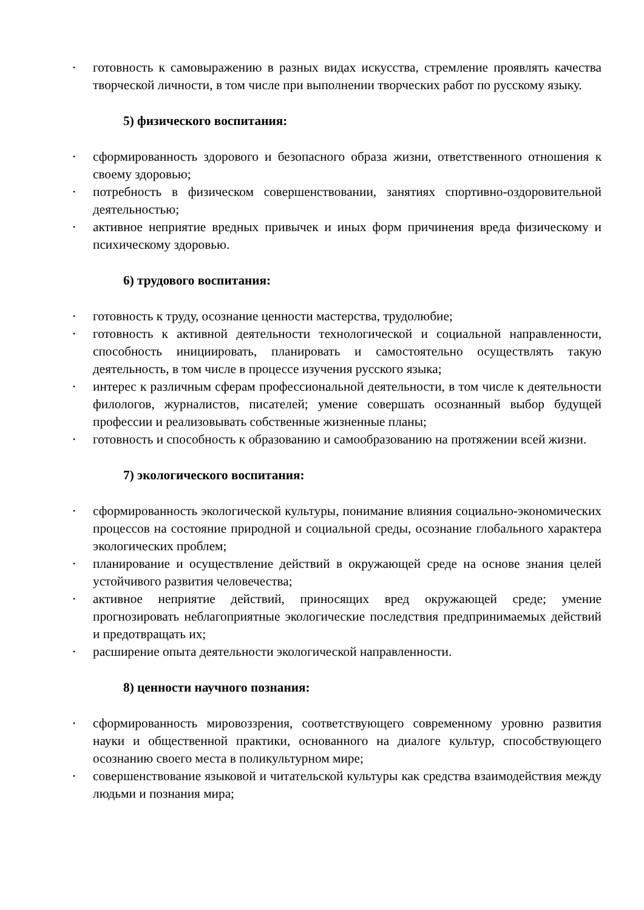• готовность к самовыражению в разных видах искусства, стремление проявлять качества творческой личности, в том числе при выполнении творческих работ по русскому языку.
5) физического воспитания:
• сформированность здорового и безопасного образа жизни, ответственного отношения к своему здоровью;
• потребность в физическом совершенствовании, занятиях спортивно-оздоровительной деятельностью;
• активное неприятие вредных привычек и иных форм причинения вреда физическому и психическому здоровью.
6) трудового воспитания:
• готовность к труду, осознание ценности мастерства, трудолюбие;
• готовность к активной деятельности технологической и социальной направленности, способность инициировать, планировать и самостоятельно осуществлять такую деятельность, в том числе в процессе изучения русского языка;
• интерес к различным сферам профессиональной деятельности, в том числе к деятельности филологов, журналистов, писателей; умение совершать осознанный выбор будущей профессии и реализовывать собственные жизненные планы;
• готовность и способность к образованию и самообразованию на протяжении всей жизни.
7) экологического воспитания:
• сформированность экологической культуры, понимание влияния социально-экономических процессов на состояние природной и социальной среды, осознание глобального характера экологических проблем;
• планирование и осуществление действий в окружающей среде на основе знания целей устойчивого развития человечества;
• активное неприятие действий, приносящих вред окружающей среде; умение прогнозировать неблагоприятные экологические последствия предпринимаемых действий и предотвращать их;
• расширение опыта деятельности экологической направленности.
8) ценности научного познания:
• сформированность мировоззрения, соответствующего современному уровню развития науки и общественной практики, основанного на диалоге культур, способствующего осознанию своего места в поликультурном мире;
• совершенствование языковой и читательской культуры как средства взаимодействия между людьми и познания мира;